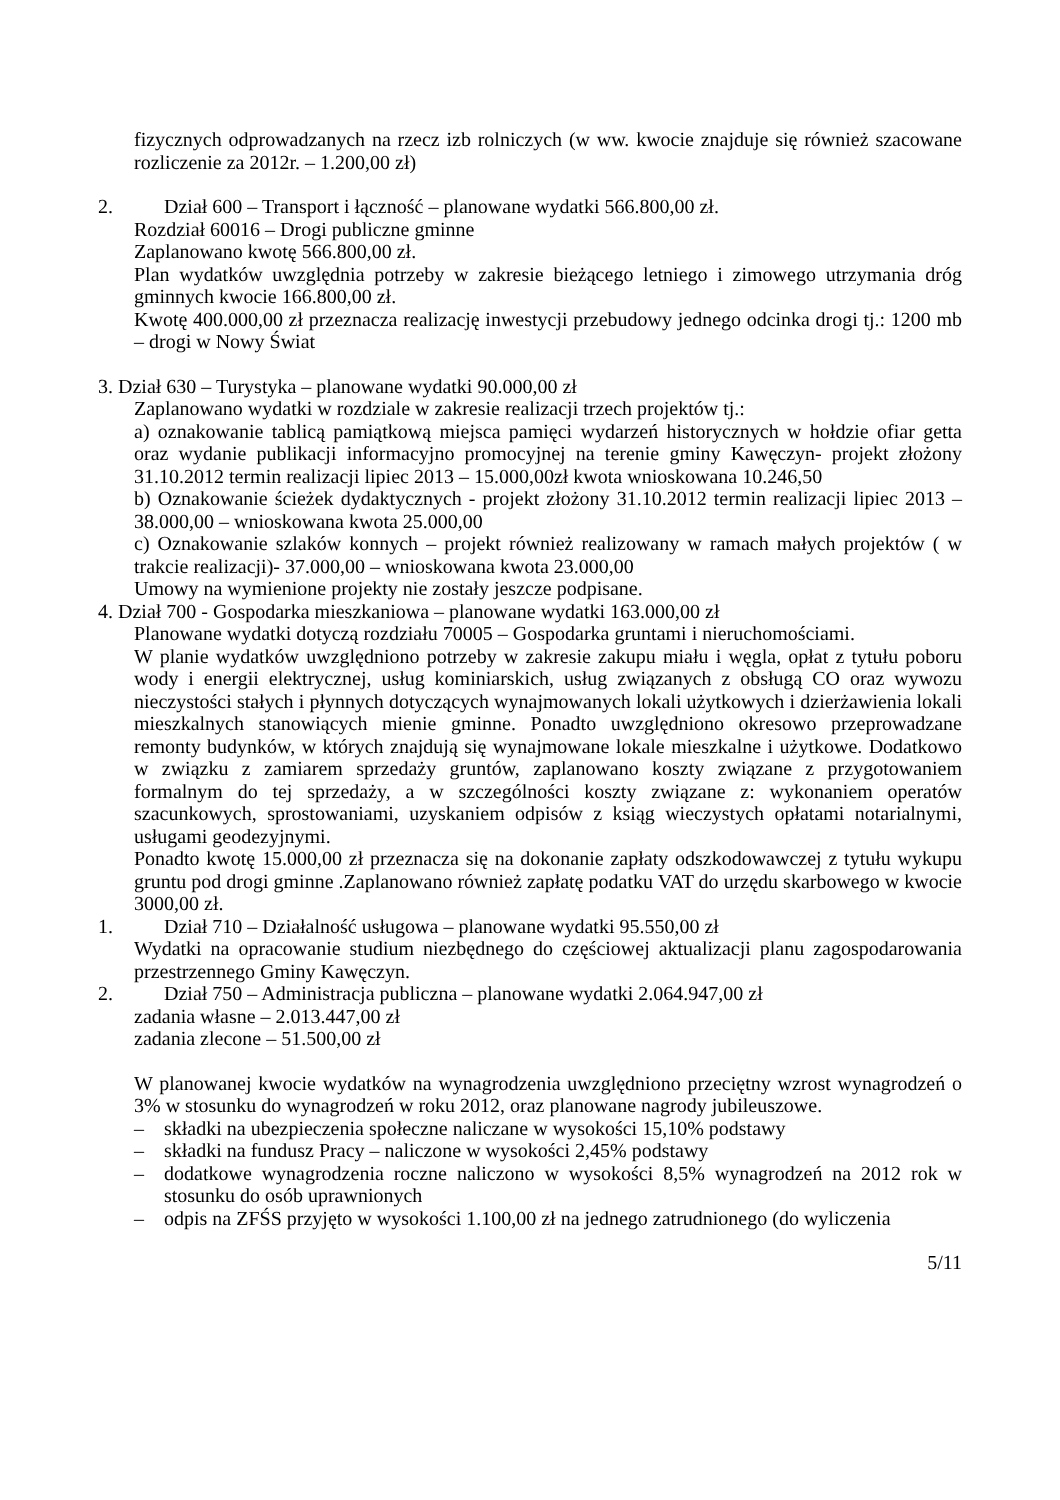fizycznych odprowadzanych na rzecz izb rolniczych (w ww. kwocie znajduje się również szacowane rozliczenie za 2012r. – 1.200,00 zł)
2. Dział 600 – Transport i łączność – planowane wydatki 566.800,00 zł.
Rozdział 60016 – Drogi publiczne gminne
Zaplanowano kwotę 566.800,00 zł.
Plan wydatków uwzględnia potrzeby w zakresie bieżącego letniego i zimowego utrzymania dróg gminnych kwocie 166.800,00 zł.
Kwotę 400.000,00 zł przeznacza realizację inwestycji przebudowy jednego odcinka drogi tj.: 1200 mb – drogi w Nowy Świat
3. Dział 630 – Turystyka – planowane wydatki 90.000,00 zł
Zaplanowano wydatki w rozdziale w zakresie realizacji trzech projektów tj.:
a) oznakowanie tablicą pamiątkową miejsca pamięci wydarzeń historycznych w hołdzie ofiar getta oraz wydanie publikacji informacyjno promocyjnej na terenie gminy Kawęczyn- projekt złożony 31.10.2012 termin realizacji lipiec 2013 – 15.000,00zł kwota wnioskowana 10.246,50
b) Oznakowanie ścieżek dydaktycznych - projekt złożony 31.10.2012 termin realizacji lipiec 2013 – 38.000,00 – wnioskowana kwota 25.000,00
c) Oznakowanie szlaków konnych – projekt również realizowany w ramach małych projektów ( w trakcie realizacji)- 37.000,00 – wnioskowana kwota 23.000,00
Umowy na wymienione projekty nie zostały jeszcze podpisane.
4. Dział 700 - Gospodarka mieszkaniowa – planowane wydatki 163.000,00 zł
Planowane wydatki dotyczą rozdziału 70005 – Gospodarka gruntami i nieruchomościami.
W planie wydatków uwzględniono potrzeby w zakresie zakupu miału i węgla, opłat z tytułu poboru wody i energii elektrycznej, usług kominiarskich, usług związanych z obsługą CO oraz wywozu nieczystości stałych i płynnych dotyczących wynajmowanych lokali użytkowych i dzierżawienia lokali mieszkalnych stanowiących mienie gminne. Ponadto uwzględniono okresowo przeprowadzane remonty budynków, w których znajdują się wynajmowane lokale mieszkalne i użytkowe. Dodatkowo w związku z zamiarem sprzedaży gruntów, zaplanowano koszty związane z przygotowaniem formalnym do tej sprzedaży, a w szczególności koszty związane z: wykonaniem operatów szacunkowych, sprostowaniami, uzyskaniem odpisów z ksiąg wieczystych opłatami notarialnymi, usługami geodezyjnymi.
Ponadto kwotę 15.000,00 zł przeznacza się na dokonanie zapłaty odszkodowawczej z tytułu wykupu gruntu pod drogi gminne .Zaplanowano również zapłatę podatku VAT do urzędu skarbowego w kwocie 3000,00 zł.
1. Dział 710 – Działalność usługowa – planowane wydatki 95.550,00 zł
Wydatki na opracowanie studium niezbędnego do częściowej aktualizacji planu zagospodarowania przestrzennego Gminy Kawęczyn.
2. Dział 750 – Administracja publiczna – planowane wydatki 2.064.947,00 zł
zadania własne – 2.013.447,00 zł
zadania zlecone – 51.500,00 zł
W planowanej kwocie wydatków na wynagrodzenia uwzględniono przeciętny wzrost wynagrodzeń o 3% w stosunku do wynagrodzeń w roku 2012, oraz planowane nagrody jubileuszowe.
– składki na ubezpieczenia społeczne naliczane w wysokości 15,10% podstawy
– składki na fundusz Pracy – naliczone w wysokości 2,45% podstawy
– dodatkowe wynagrodzenia roczne naliczono w wysokości 8,5% wynagrodzeń na 2012 rok w stosunku do osób uprawnionych
– odpis na ZFŚS przyjęto w wysokości 1.100,00 zł na jednego zatrudnionego (do wyliczenia
5/11